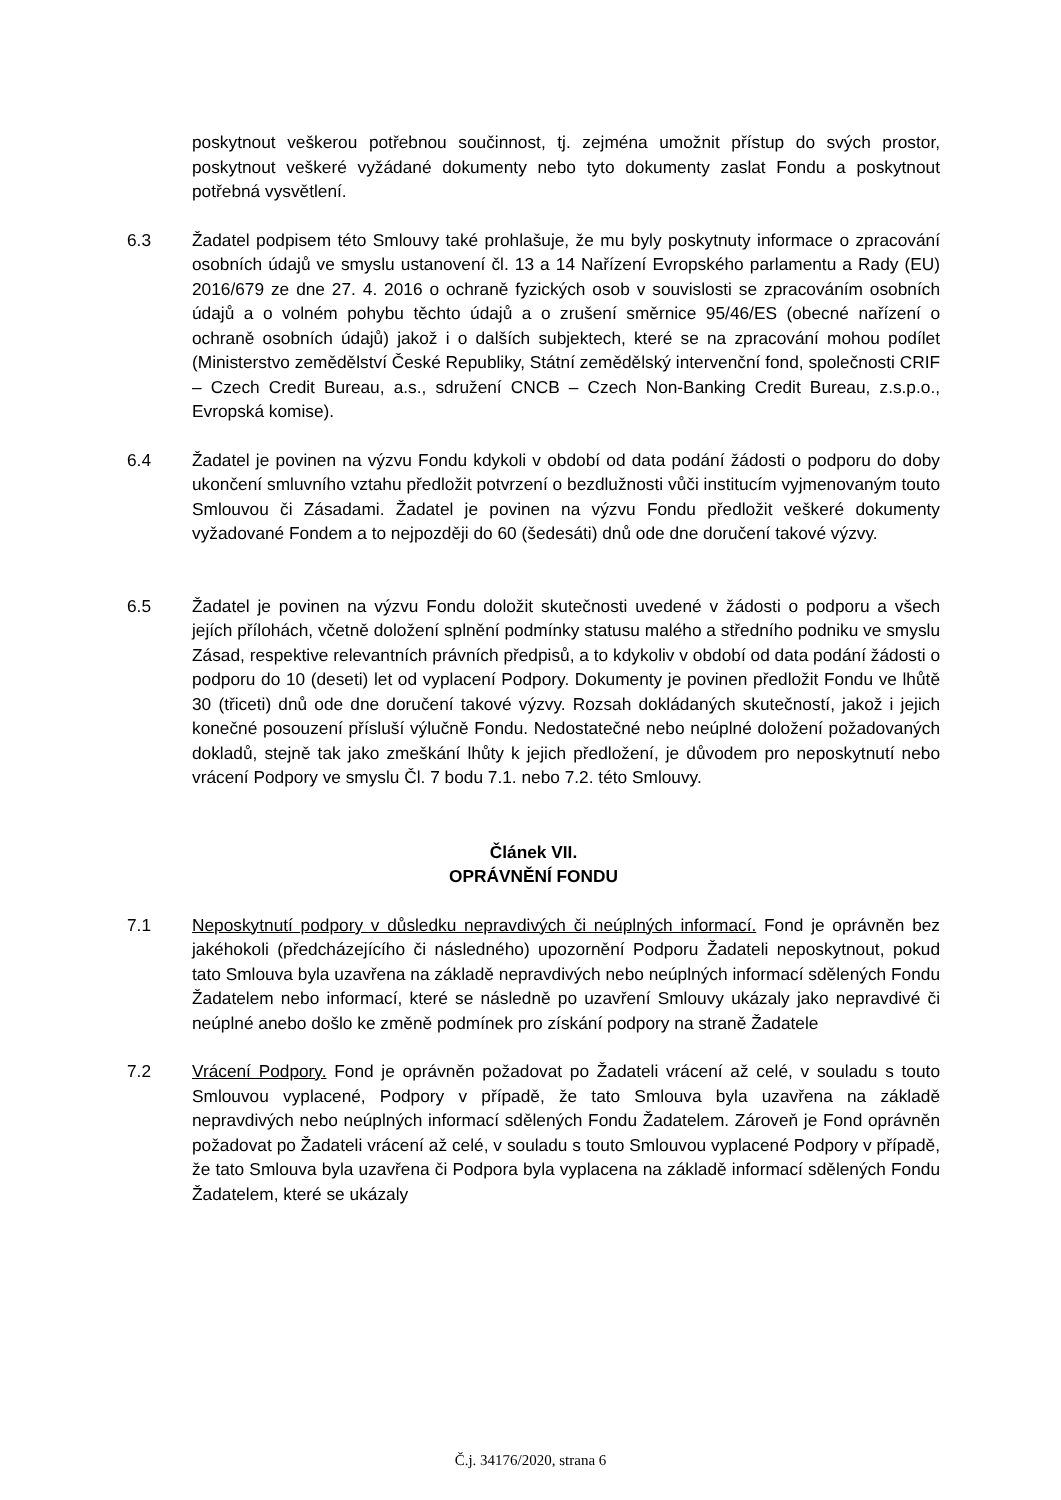poskytnout veškerou potřebnou součinnost, tj. zejména umožnit přístup do svých prostor, poskytnout veškeré vyžádané dokumenty nebo tyto dokumenty zaslat Fondu a poskytnout potřebná vysvětlení.
6.3 Žadatel podpisem této Smlouvy také prohlašuje, že mu byly poskytnuty informace o zpracování osobních údajů ve smyslu ustanovení čl. 13 a 14 Nařízení Evropského parlamentu a Rady (EU) 2016/679 ze dne 27. 4. 2016 o ochraně fyzických osob v souvislosti se zpracováním osobních údajů a o volném pohybu těchto údajů a o zrušení směrnice 95/46/ES (obecné nařízení o ochraně osobních údajů) jakož i o dalších subjektech, které se na zpracování mohou podílet (Ministerstvo zemědělství České Republiky, Státní zemědělský intervenční fond, společnosti CRIF – Czech Credit Bureau, a.s., sdružení CNCB – Czech Non-Banking Credit Bureau, z.s.p.o., Evropská komise).
6.4 Žadatel je povinen na výzvu Fondu kdykoli v období od data podání žádosti o podporu do doby ukončení smluvního vztahu předložit potvrzení o bezdlužnosti vůči institucím vyjmenovaným touto Smlouvou či Zásadami. Žadatel je povinen na výzvu Fondu předložit veškeré dokumenty vyžadované Fondem a to nejpozději do 60 (šedesáti) dnů ode dne doručení takové výzvy.
6.5 Žadatel je povinen na výzvu Fondu doložit skutečnosti uvedené v žádosti o podporu a všech jejích přílohách, včetně doložení splnění podmínky statusu malého a středního podniku ve smyslu Zásad, respektive relevantních právních předpisů, a to kdykoliv v období od data podání žádosti o podporu do 10 (deseti) let od vyplacení Podpory. Dokumenty je povinen předložit Fondu ve lhůtě 30 (třiceti) dnů ode dne doručení takové výzvy. Rozsah dokládaných skutečností, jakož i jejich konečné posouzení přísluší výlučně Fondu. Nedostatečné nebo neúplné doložení požadovaných dokladů, stejně tak jako zmeškání lhůty k jejich předložení, je důvodem pro neposkytnutí nebo vrácení Podpory ve smyslu Čl. 7 bodu 7.1. nebo 7.2. této Smlouvy.
Článek VII.
OPRÁVNĚNÍ FONDU
7.1 Neposkytnutí podpory v důsledku nepravdivých či neúplných informací. Fond je oprávněn bez jakéhokoli (předcházejícího či následného) upozornění Podporu Žadateli neposkytnout, pokud tato Smlouva byla uzavřena na základě nepravdivých nebo neúplných informací sdělených Fondu Žadatelem nebo informací, které se následně po uzavření Smlouvy ukázaly jako nepravdivé či neúplné anebo došlo ke změně podmínek pro získání podpory na straně Žadatele
7.2 Vrácení Podpory. Fond je oprávněn požadovat po Žadateli vrácení až celé, v souladu s touto Smlouvou vyplacené, Podpory v případě, že tato Smlouva byla uzavřena na základě nepravdivých nebo neúplných informací sdělených Fondu Žadatelem. Zároveň je Fond oprávněn požadovat po Žadateli vrácení až celé, v souladu s touto Smlouvou vyplacené Podpory v případě, že tato Smlouva byla uzavřena či Podpora byla vyplacena na základě informací sdělených Fondu Žadatelem, které se ukázaly
Č.j. 34176/2020, strana 6